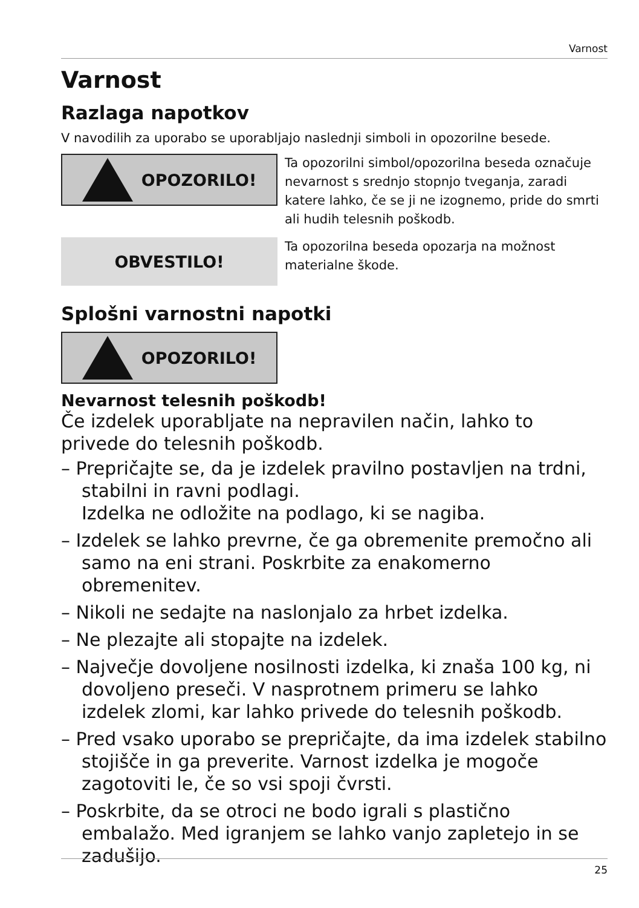Varnost
Varnost
Razlaga napotkov
V navodilih za uporabo se uporabljajo naslednji simboli in opozorilne besede.
OPOZORILO!
Ta opozorilni simbol/opozorilna beseda označuje nevarnost s srednjo stopnjo tveganja, zaradi katere lahko, če se ji ne izognemo, pride do smrti ali hudih telesnih poškodb.
OBVESTILO!
Ta opozorilna beseda opozarja na možnost materialne škode.
Splošni varnostni napotki
OPOZORILO!
Nevarnost telesnih poškodb!
Če izdelek uporabljate na nepravilen način, lahko to privede do telesnih poškodb.
– Prepričajte se, da je izdelek pravilno postavljen na trdni, stabilni in ravni podlagi.
Izdelka ne odložite na podlago, ki se nagiba.
– Izdelek se lahko prevrne, če ga obremenite premočno ali samo na eni strani. Poskrbite za enakomerno obremenitev.
– Nikoli ne sedajte na naslonjalo za hrbet izdelka.
– Ne plezajte ali stopajte na izdelek.
– Največje dovoljene nosilnosti izdelka, ki znaša 100 kg, ni dovoljeno preseči. V nasprotnem primeru se lahko izdelek zlomi, kar lahko privede do telesnih poškodb.
– Pred vsako uporabo se prepričajte, da ima izdelek stabilno stojišče in ga preverite. Varnost izdelka je mogoče zagotoviti le, če so vsi spoji čvrsti.
– Poskrbite, da se otroci ne bodo igrali s plastično embalažo. Med igranjem se lahko vanjo zapletejo in se zadušijo.
25